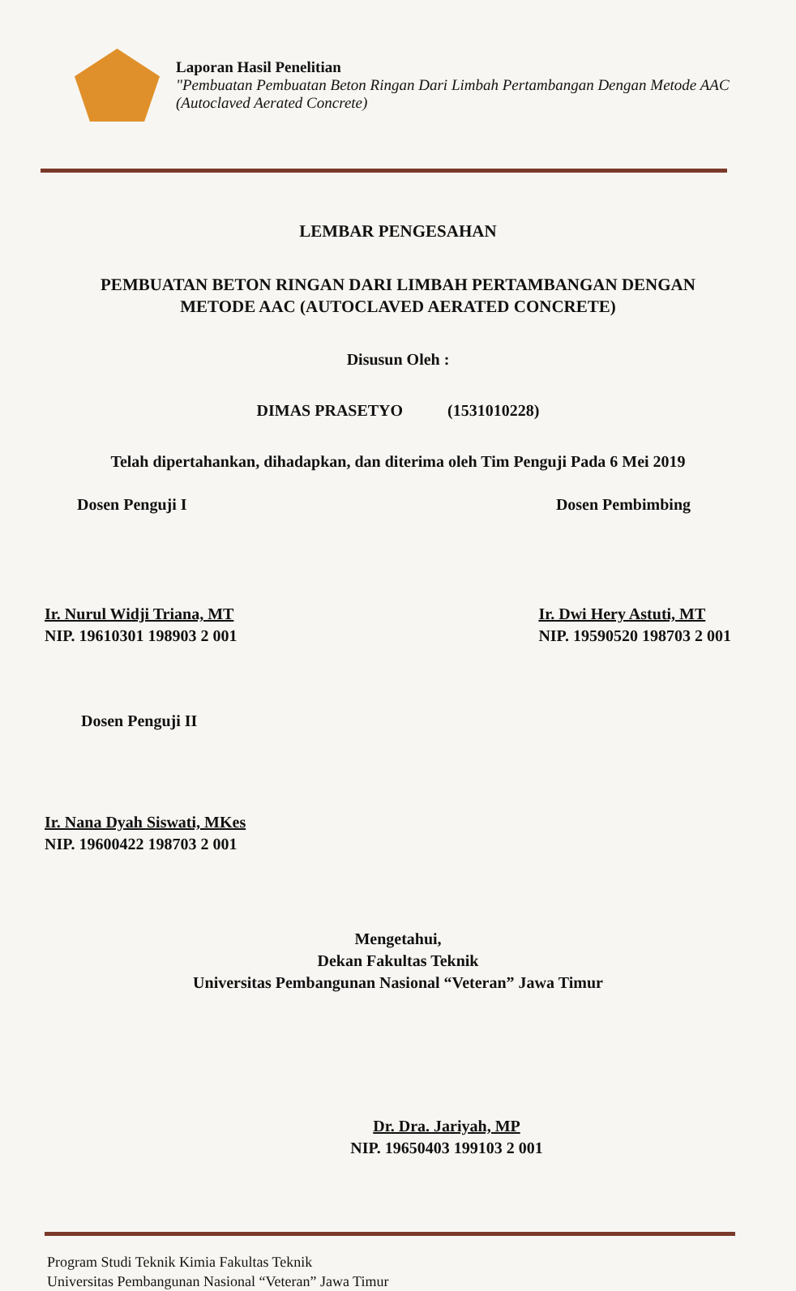Laporan Hasil Penelitian
"Pembuatan Pembuatan Beton Ringan Dari Limbah Pertambangan Dengan Metode AAC (Autoclaved Aerated Concrete)
LEMBAR PENGESAHAN
PEMBUATAN BETON RINGAN DARI LIMBAH PERTAMBANGAN DENGAN
METODE AAC (AUTOCLAVED AERATED CONCRETE)
Disusun Oleh :
DIMAS PRASETYO (1531010228)
Telah dipertahankan, dihadapkan, dan diterima oleh Tim Penguji Pada 6 Mei 2019
Dosen Penguji I Dosen Pembimbing
Ir. Nurul Widji Triana, MT
NIP. 19610301 198903 2 001
Ir. Dwi Hery Astuti, MT
NIP. 19590520 198703 2 001
Dosen Penguji II
Ir. Nana Dyah Siswati, MKes
NIP. 19600422 198703 2 001
Mengetahui,
Dekan Fakultas Teknik
Universitas Pembangunan Nasional “Veteran” Jawa Timur
Dr. Dra. Jariyah, MP
NIP. 19650403 199103 2 001
Program Studi Teknik Kimia Fakultas Teknik
Universitas Pembangunan Nasional “Veteran” Jawa Timur